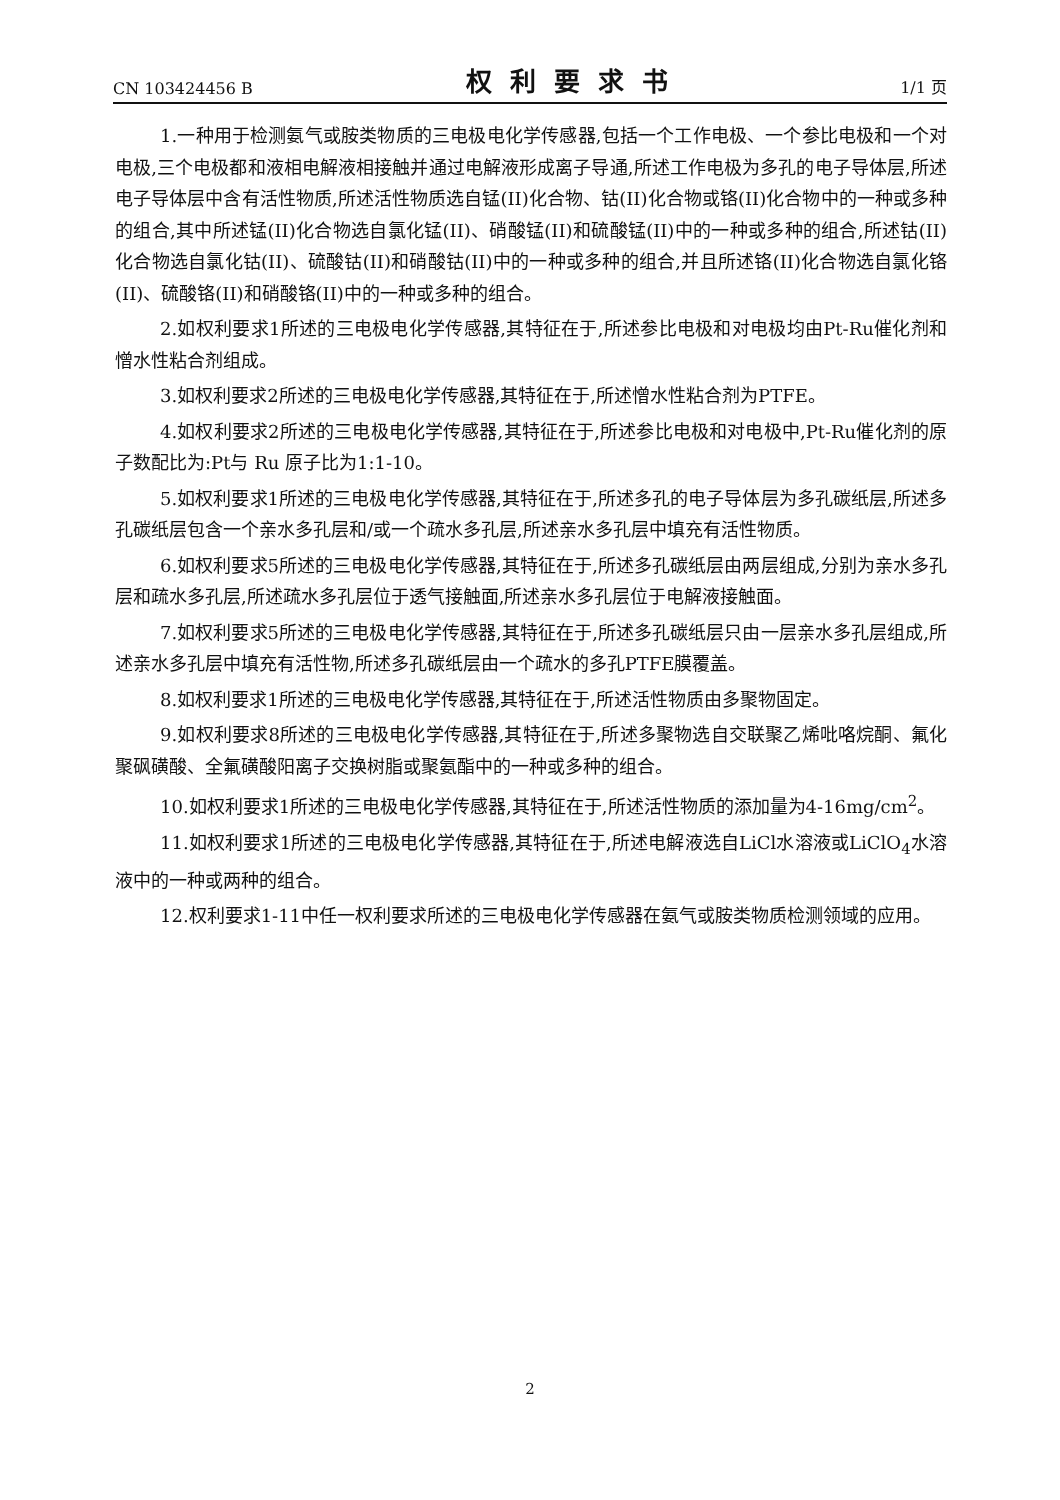CN 103424456 B 权利要求书 1/1 页
1.一种用于检测氨气或胺类物质的三电极电化学传感器,包括一个工作电极、一个参比电极和一个对电极,三个电极都和液相电解液相接触并通过电解液形成离子导通,所述工作电极为多孔的电子导体层,所述电子导体层中含有活性物质,所述活性物质选自锰(II)化合物、钴(II)化合物或铬(II)化合物中的一种或多种的组合,其中所述锰(II)化合物选自氯化锰(II)、硝酸锰(II)和硫酸锰(II)中的一种或多种的组合,所述钴(II)化合物选自氯化钴(II)、硫酸钴(II)和硝酸钴(II)中的一种或多种的组合,并且所述铬(II)化合物选自氯化铬(II)、硫酸铬(II)和硝酸铬(II)中的一种或多种的组合。
2.如权利要求1所述的三电极电化学传感器,其特征在于,所述参比电极和对电极均由Pt-Ru催化剂和憎水性粘合剂组成。
3.如权利要求2所述的三电极电化学传感器,其特征在于,所述憎水性粘合剂为PTFE。
4.如权利要求2所述的三电极电化学传感器,其特征在于,所述参比电极和对电极中,Pt-Ru催化剂的原子数配比为:Pt与 Ru 原子比为1:1-10。
5.如权利要求1所述的三电极电化学传感器,其特征在于,所述多孔的电子导体层为多孔碳纸层,所述多孔碳纸层包含一个亲水多孔层和/或一个疏水多孔层,所述亲水多孔层中填充有活性物质。
6.如权利要求5所述的三电极电化学传感器,其特征在于,所述多孔碳纸层由两层组成,分别为亲水多孔层和疏水多孔层,所述疏水多孔层位于透气接触面,所述亲水多孔层位于电解液接触面。
7.如权利要求5所述的三电极电化学传感器,其特征在于,所述多孔碳纸层只由一层亲水多孔层组成,所述亲水多孔层中填充有活性物,所述多孔碳纸层由一个疏水的多孔PTFE膜覆盖。
8.如权利要求1所述的三电极电化学传感器,其特征在于,所述活性物质由多聚物固定。
9.如权利要求8所述的三电极电化学传感器,其特征在于,所述多聚物选自交联聚乙烯吡咯烷酮、氟化聚砜磺酸、全氟磺酸阳离子交换树脂或聚氨酯中的一种或多种的组合。
10.如权利要求1所述的三电极电化学传感器,其特征在于,所述活性物质的添加量为4-16mg/cm<sup>2</sup>。
11.如权利要求1所述的三电极电化学传感器,其特征在于,所述电解液选自LiCl水溶液或LiClO<sub>4</sub>水溶液中的一种或两种的组合。
12.权利要求1-11中任一权利要求所述的三电极电化学传感器在氨气或胺类物质检测领域的应用。
2